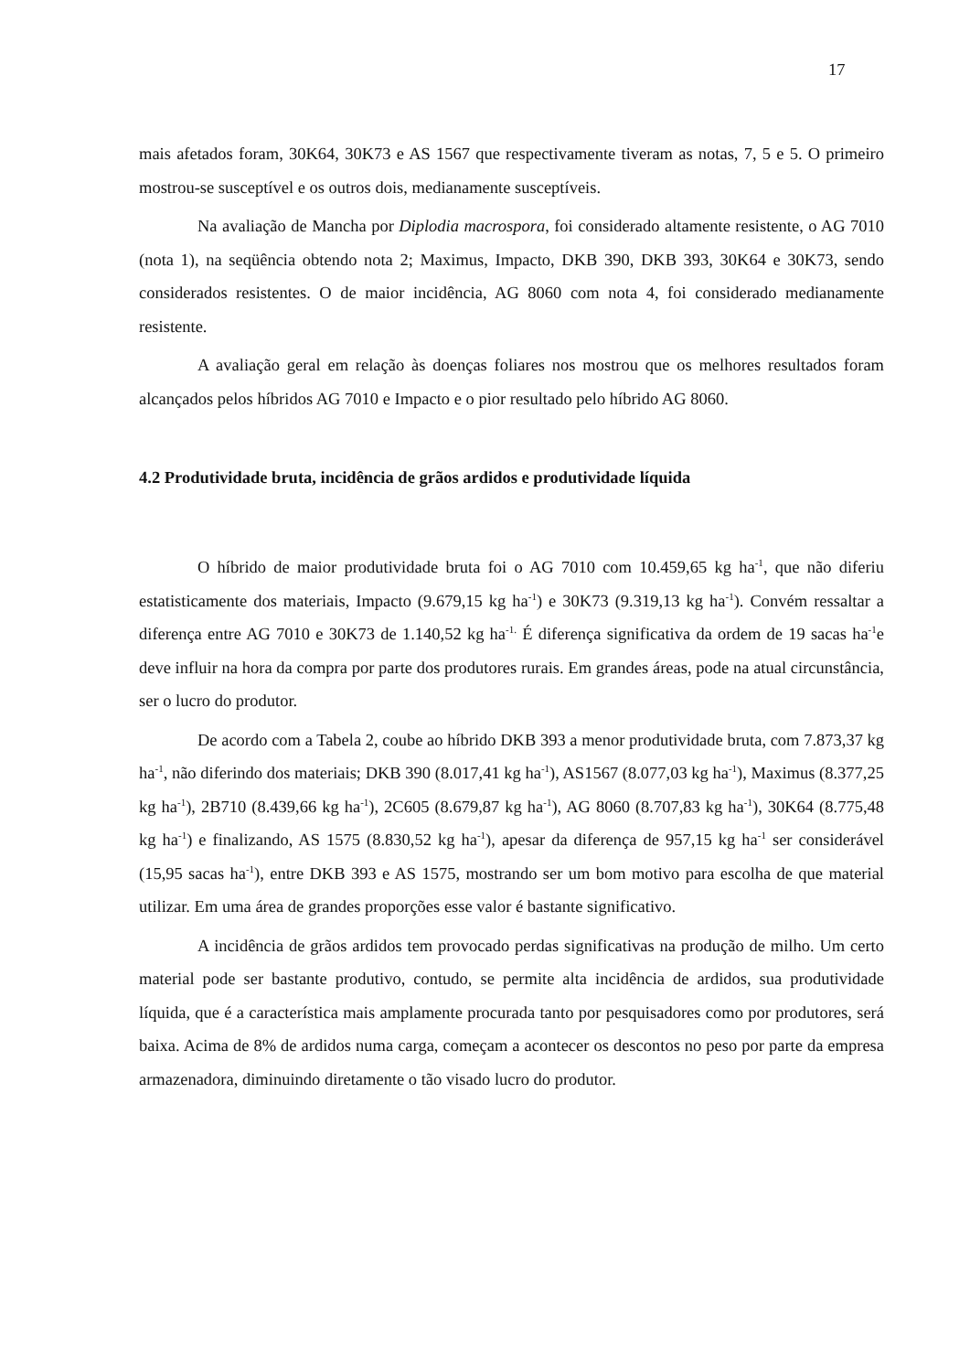17
mais afetados foram, 30K64, 30K73 e AS 1567 que respectivamente tiveram as notas, 7, 5 e 5. O primeiro mostrou-se susceptível e os outros dois, medianamente susceptíveis.
Na avaliação de Mancha por Diplodia macrospora, foi considerado altamente resistente, o AG 7010 (nota 1), na seqüência obtendo nota 2; Maximus, Impacto, DKB 390, DKB 393, 30K64 e 30K73, sendo considerados resistentes. O de maior incidência, AG 8060 com nota 4, foi considerado medianamente resistente.
A avaliação geral em relação às doenças foliares nos mostrou que os melhores resultados foram alcançados pelos híbridos AG 7010 e Impacto e o pior resultado pelo híbrido AG 8060.
4.2 Produtividade bruta, incidência de grãos ardidos e produtividade líquida
O híbrido de maior produtividade bruta foi o AG 7010 com 10.459,65 kg ha<sup>-1</sup>, que não diferiu estatisticamente dos materiais, Impacto (9.679,15 kg ha<sup>-1</sup>) e 30K73 (9.319,13 kg ha<sup>-1</sup>). Convém ressaltar a diferença entre AG 7010 e 30K73 de 1.140,52 kg ha<sup>-1.</sup> É diferença significativa da ordem de 19 sacas ha<sup>-1</sup>e deve influir na hora da compra por parte dos produtores rurais. Em grandes áreas, pode na atual circunstância, ser o lucro do produtor.
De acordo com a Tabela 2, coube ao híbrido DKB 393 a menor produtividade bruta, com 7.873,37 kg ha<sup>-1</sup>, não diferindo dos materiais; DKB 390 (8.017,41 kg ha<sup>-1</sup>), AS1567 (8.077,03 kg ha<sup>-1</sup>), Maximus (8.377,25 kg ha<sup>-1</sup>), 2B710 (8.439,66 kg ha<sup>-1</sup>), 2C605 (8.679,87 kg ha<sup>-1</sup>), AG 8060 (8.707,83 kg ha<sup>-1</sup>), 30K64 (8.775,48 kg ha<sup>-1</sup>) e finalizando, AS 1575 (8.830,52 kg ha<sup>-1</sup>), apesar da diferença de 957,15 kg ha<sup>-1</sup> ser considerável (15,95 sacas ha<sup>-1</sup>), entre DKB 393 e AS 1575, mostrando ser um bom motivo para escolha de que material utilizar. Em uma área de grandes proporções esse valor é bastante significativo.
A incidência de grãos ardidos tem provocado perdas significativas na produção de milho. Um certo material pode ser bastante produtivo, contudo, se permite alta incidência de ardidos, sua produtividade líquida, que é a característica mais amplamente procurada tanto por pesquisadores como por produtores, será baixa. Acima de 8% de ardidos numa carga, começam a acontecer os descontos no peso por parte da empresa armazenadora, diminuindo diretamente o tão visado lucro do produtor.